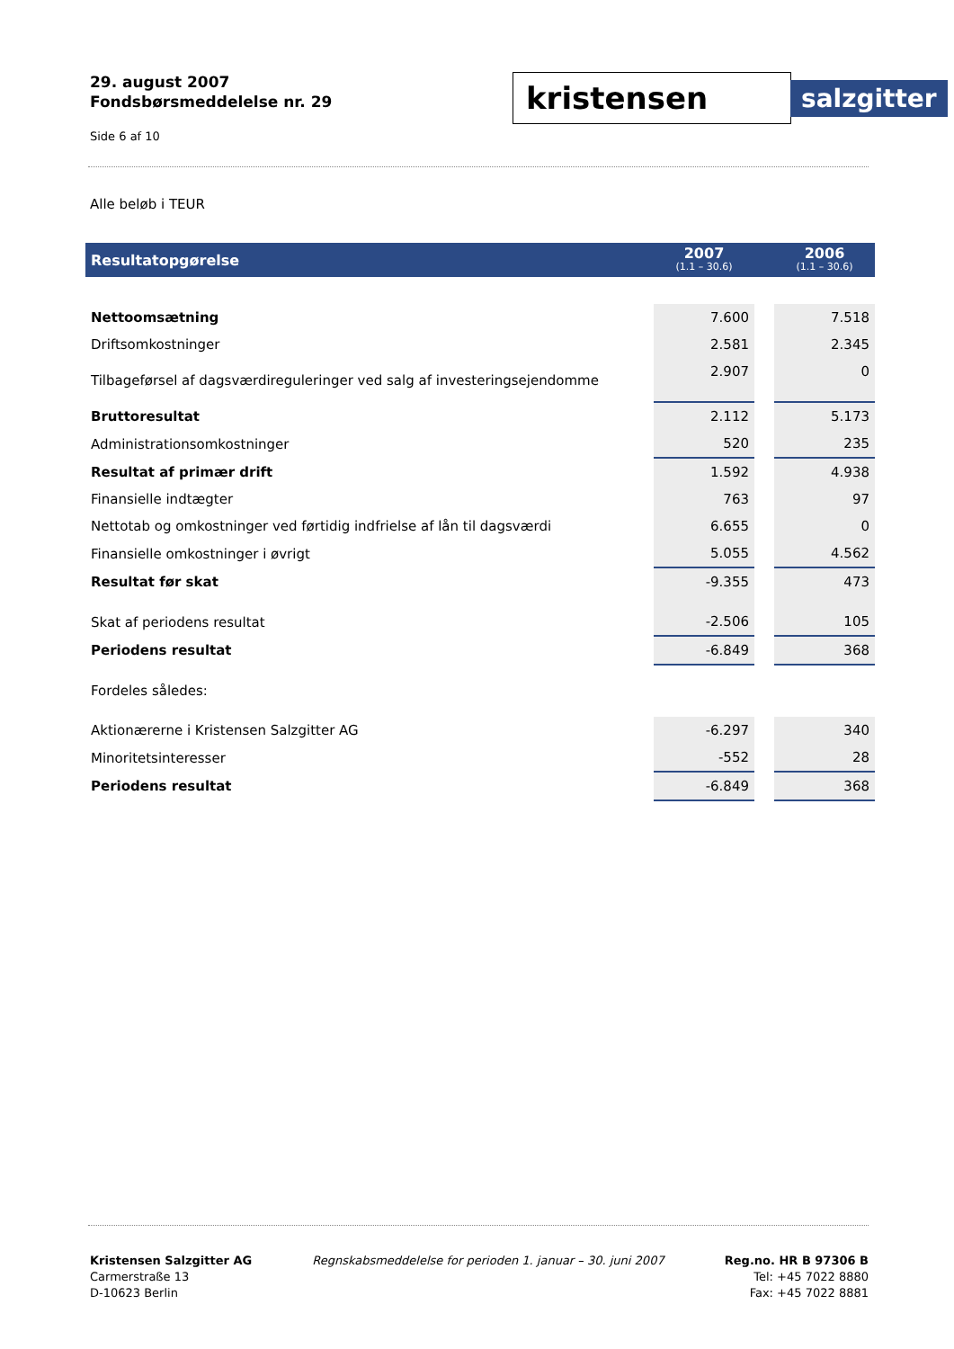29. august 2007
Fondsbørsmeddelelse nr. 29
Side 6 af 10
kristensen
salzgitter
Alle beløb i TEUR
| Resultatopgørelse | 2007 (1.1 – 30.6) | | 2006 (1.1 – 30.6) |
| --- | --- | --- | --- |
| Nettoomsætning | 7.600 | | 7.518 |
| Driftsomkostninger | 2.581 | | 2.345 |
| Tilbageførsel af dagsværdireguleringer ved salg af investeringsejendomme | 2.907 | | 0 |
| Bruttoresultat | 2.112 | | 5.173 |
| Administrationsomkostninger | 520 | | 235 |
| Resultat af primær drift | 1.592 | | 4.938 |
| Finansielle indtægter | 763 | | 97 |
| Nettotab og omkostninger ved førtidig indfrielse af lån til dagsværdi | 6.655 | | 0 |
| Finansielle omkostninger i øvrigt | 5.055 | | 4.562 |
| Resultat før skat | -9.355 | | 473 |
| Skat af periodens resultat | -2.506 | | 105 |
| Periodens resultat | -6.849 | | 368 |
| Fordeles således: | | | |
| Aktionærerne i Kristensen Salzgitter AG | -6.297 | | 340 |
| Minoritetsinteresser | -552 | | 28 |
| Periodens resultat | -6.849 | | 368 |
Kristensen Salzgitter AG
Carmerstraße 13
D-10623 Berlin
Regnskabsmeddelelse for perioden 1. januar – 30. juni 2007
Reg.no. HR B 97306 B
Tel: +45 7022 8880
Fax: +45 7022 8881